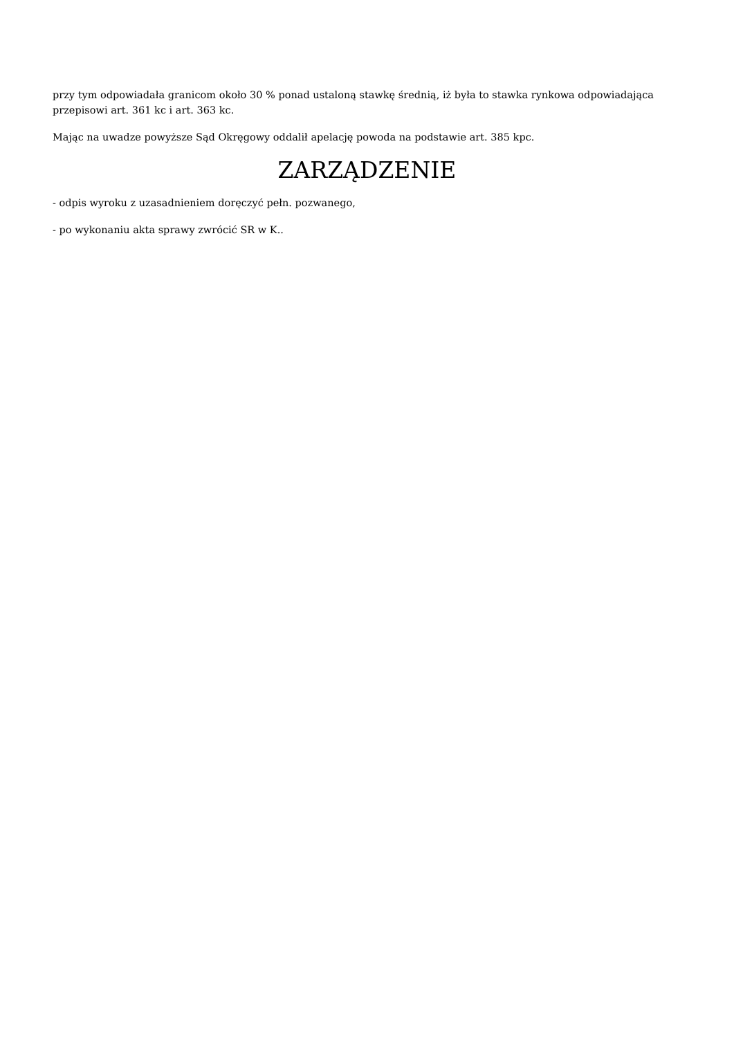przy tym odpowiadała granicom około 30 % ponad ustaloną stawkę średnią, iż była to stawka rynkowa odpowiadająca przepisowi art. 361 kc i art. 363 kc.
Mając na uwadze powyższe Sąd Okręgowy oddalił apelację powoda na podstawie art. 385 kpc.
ZARZĄDZENIE
- odpis wyroku z uzasadnieniem doręczyć pełn. pozwanego,
- po wykonaniu akta sprawy zwrócić SR w K..